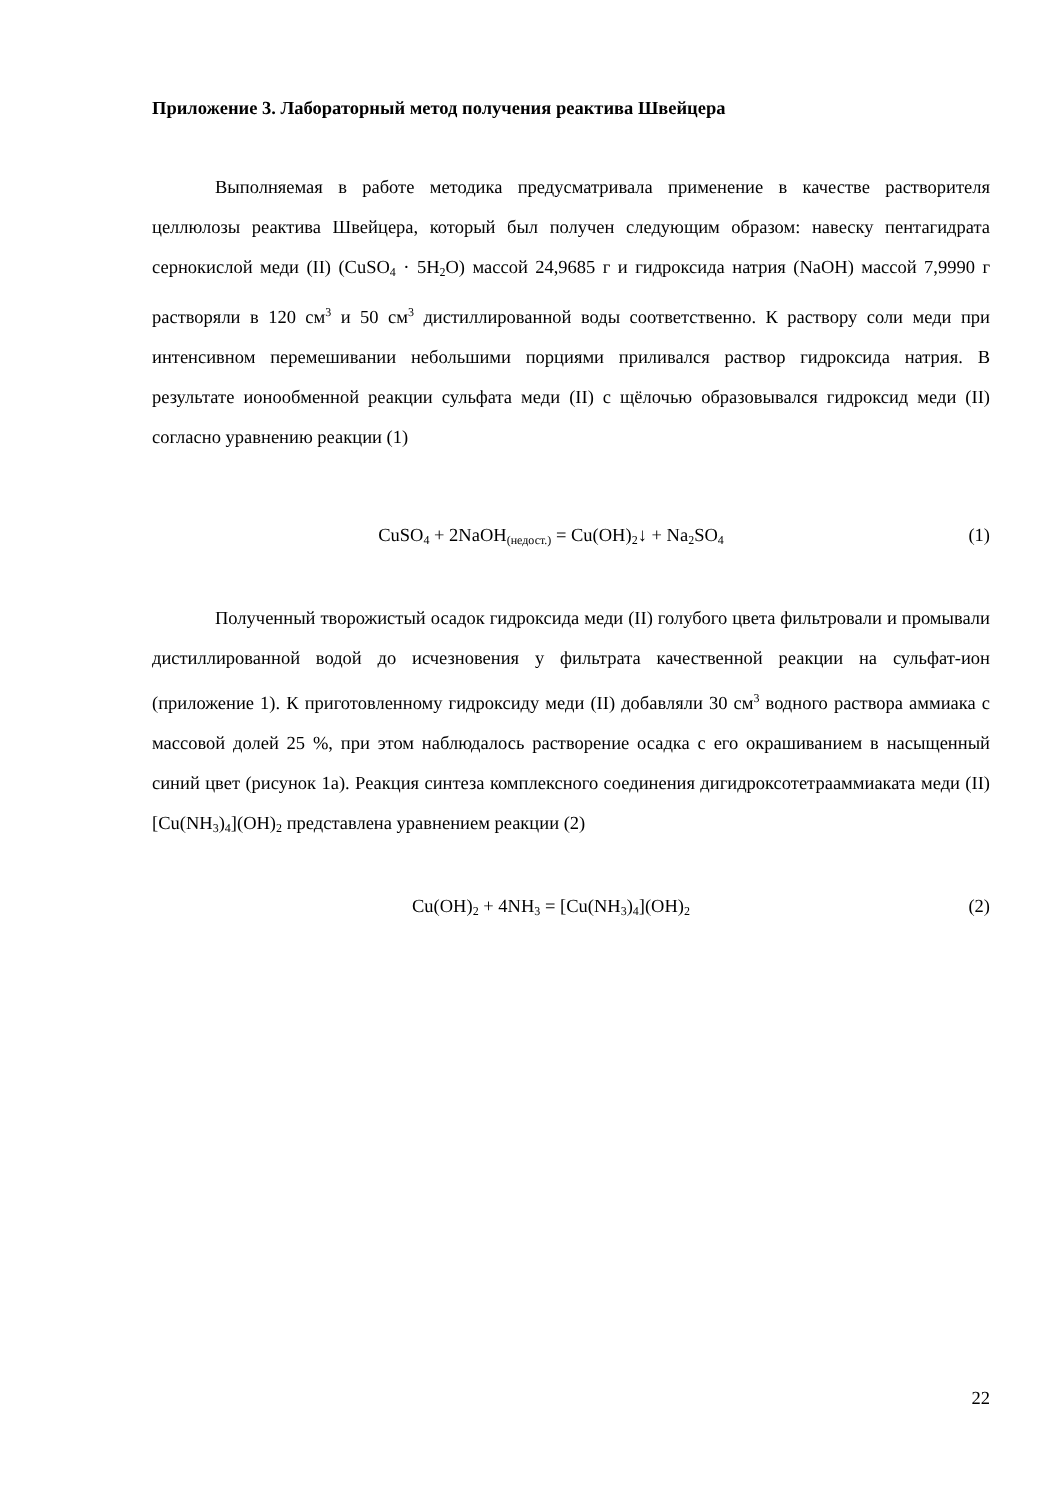Приложение 3. Лабораторный метод получения реактива Швейцера
Выполняемая в работе методика предусматривала применение в качестве растворителя целлюлозы реактива Швейцера, который был получен следующим образом: навеску пентагидрата сернокислой меди (II) (CuSO<sub>4</sub> · 5H<sub>2</sub>O) массой 24,9685 г и гидроксида натрия (NaOH) массой 7,9990 г растворяли в 120 см<sup>3</sup> и 50 см<sup>3</sup> дистиллированной воды соответственно. К раствору соли меди при интенсивном перемешивании небольшими порциями приливался раствор гидроксида натрия. В результате ионообменной реакции сульфата меди (II) с щёлочью образовывался гидроксид меди (II) согласно уравнению реакции (1)
CuSO<sub>4</sub> + 2NaOH<sub>(недост.)</sub> = Cu(OH)<sub>2</sub>↓ + Na<sub>2</sub>SO<sub>4</sub>
(1)
Полученный творожистый осадок гидроксида меди (II) голубого цвета фильтровали и промывали дистиллированной водой до исчезновения у фильтрата качественной реакции на сульфат-ион (приложение 1). К приготовленному гидроксиду меди (II) добавляли 30 см<sup>3</sup> водного раствора аммиака с массовой долей 25 %, при этом наблюдалось растворение осадка с его окрашиванием в насыщенный синий цвет (рисунок 1а). Реакция синтеза комплексного соединения дигидроксотетрааммиаката меди (II) [Cu(NH<sub>3</sub>)<sub>4</sub>](OH)<sub>2</sub> представлена уравнением реакции (2)
Cu(OH)<sub>2</sub> + 4NH<sub>3</sub> = [Cu(NH<sub>3</sub>)<sub>4</sub>](OH)<sub>2</sub>
(2)
22